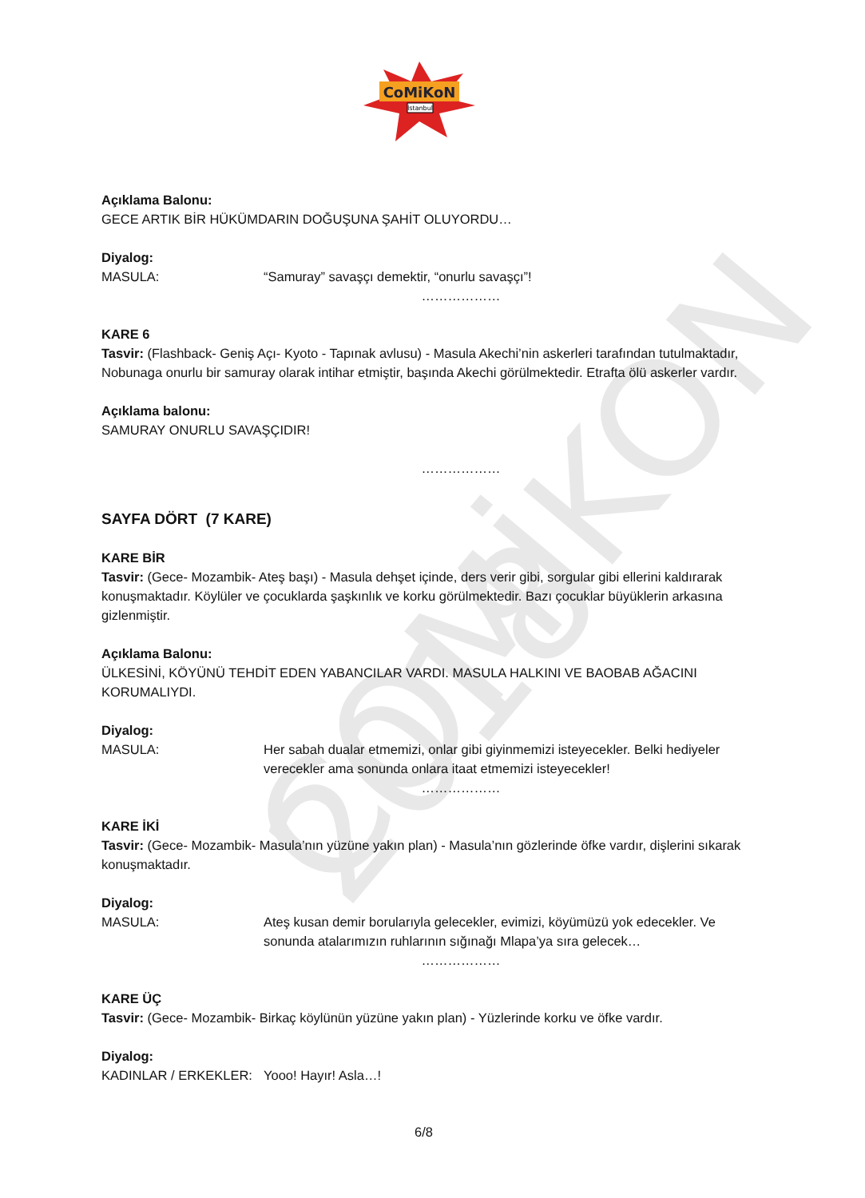CoMiKoN
İstanbul
COMİKON 2018
Açıklama Balonu:
GECE ARTIK BİR HÜKÜMDARIN DOĞUŞUNA ŞAHİT OLUYORDU…
Diyalog:
MASULA: “Samuray” savaşçı demektir, “onurlu savaşçı”!
………………
KARE 6
Tasvir: (Flashback- Geniş Açı- Kyoto - Tapınak avlusu) - Masula Akechi’nin askerleri tarafından tutulmaktadır, Nobunaga onurlu bir samuray olarak intihar etmiştir, başında Akechi görülmektedir. Etrafta ölü askerler vardır.
Açıklama balonu:
SAMURAY ONURLU SAVAŞÇIDIR!
………………
SAYFA DÖRT (7 KARE)
KARE BİR
Tasvir: (Gece- Mozambik- Ateş başı) - Masula dehşet içinde, ders verir gibi, sorgular gibi ellerini kaldırarak konuşmaktadır. Köylüler ve çocuklarda şaşkınlık ve korku görülmektedir. Bazı çocuklar büyüklerin arkasına gizlenmiştir.
Açıklama Balonu:
ÜLKESİNİ, KÖYÜNÜ TEHDİT EDEN YABANCILAR VARDI. MASULA HALKINI VE BAOBAB AĞACINI KORUMALIYDI.
Diyalog:
MASULA: Her sabah dualar etmemizi, onlar gibi giyinmemizi isteyecekler. Belki hediyeler verecekler ama sonunda onlara itaat etmemizi isteyecekler!
………………
KARE İKİ
Tasvir: (Gece- Mozambik- Masula’nın yüzüne yakın plan) - Masula’nın gözlerinde öfke vardır, dişlerini sıkarak konuşmaktadır.
Diyalog:
MASULA: Ateş kusan demir borularıyla gelecekler, evimizi, köyümüzü yok edecekler. Ve sonunda atalarımızın ruhlarının sığınağı Mlapa’ya sıra gelecek…
………………
KARE ÜÇ
Tasvir: (Gece- Mozambik- Birkaç köylünün yüzüne yakın plan) - Yüzlerinde korku ve öfke vardır.
Diyalog:
KADINLAR / ERKEKLER: Yooo! Hayır! Asla…!
6/8